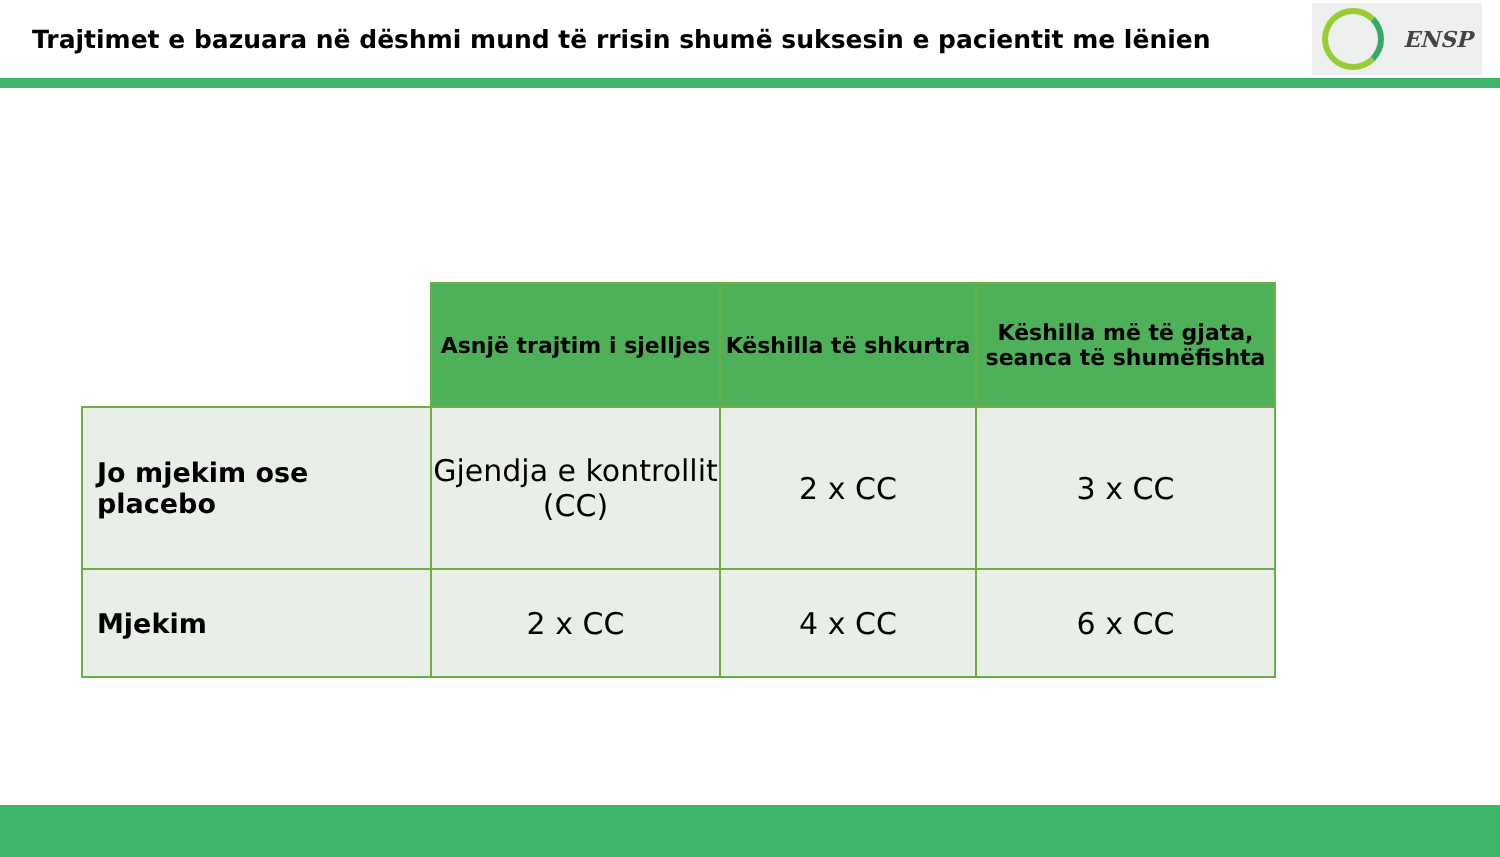Trajtimet e bazuara në dëshmi mund të rrisin shumë suksesin e pacientit me lënien
ENSP
| | Asnjë trajtim i sjelljes | Këshilla të shkurtra | Këshilla më të gjata, seanca të shumëfishta |
| --- | --- | --- | --- |
| Jo mjekim ose placebo | Gjendja e kontrollit (CC) | 2 x CC | 3 x CC |
| Mjekim | 2 x CC | 4 x CC | 6 x CC |